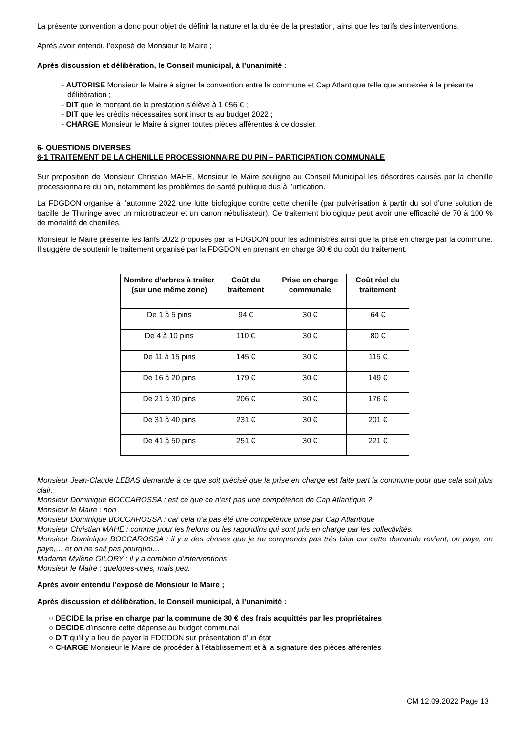La présente convention a donc pour objet de définir la nature et la durée de la prestation, ainsi que les tarifs des interventions.
Après avoir entendu l’exposé de Monsieur le Maire ;
Après discussion et délibération, le Conseil municipal, à l’unanimité :
- AUTORISE Monsieur le Maire à signer la convention entre la commune et Cap Atlantique telle que annexée à la présente délibération ;
- DIT que le montant de la prestation s’élève à 1 056 € ;
- DIT que les crédits nécessaires sont inscrits au budget 2022 ;
- CHARGE Monsieur le Maire à signer toutes pièces afférentes à ce dossier.
6- QUESTIONS DIVERSES
6-1 TRAITEMENT DE LA CHENILLE PROCESSIONNAIRE DU PIN – PARTICIPATION COMMUNALE
Sur proposition de Monsieur Christian MAHE, Monsieur le Maire souligne au Conseil Municipal les désordres causés par la chenille processionnaire du pin, notamment les problèmes de santé publique dus à l’urtication.
La FDGDON organise à l’automne 2022 une lutte biologique contre cette chenille (par pulvérisation à partir du sol d’une solution de bacille de Thuringe avec un microtracteur et un canon nébulisateur). Ce traitement biologique peut avoir une efficacité de 70 à 100 % de mortalité de chenilles.
Monsieur le Maire présente les tarifs 2022 proposés par la FDGDON pour les administrés ainsi que la prise en charge par la commune. Il suggère de soutenir le traitement organisé par la FDGDON en prenant en charge 30 € du coût du traitement.
| Nombre d’arbres à traiter (sur une même zone) | Coût du traitement | Prise en charge communale | Coût réel du traitement |
| --- | --- | --- | --- |
| De 1 à 5 pins | 94 € | 30 € | 64 € |
| De 4 à 10 pins | 110 € | 30 € | 80 € |
| De 11 à 15 pins | 145 € | 30 € | 115 € |
| De 16 à 20 pins | 179 € | 30 € | 149 € |
| De 21 à 30 pins | 206 € | 30 € | 176 € |
| De 31 à 40 pins | 231 € | 30 € | 201 € |
| De 41 à 50 pins | 251 € | 30 € | 221 € |
Monsieur Jean-Claude LEBAS demande à ce que soit précisé que la prise en charge est faite part la commune pour que cela soit plus clair.
Monsieur Dominique BOCCAROSSA : est ce que ce n’est pas une compétence de Cap Atlantique ?
Monsieur le Maire : non
Monsieur Dominique BOCCAROSSA : car cela n’a pas été une compétence prise par Cap Atlantique
Monsieur Christian MAHE : comme pour les frelons ou les ragondins qui sont pris en charge par les collectivités.
Monsieur Dominique BOCCAROSSA : il y a des choses que je ne comprends pas très bien car cette demande revient, on paye, on paye,… et on ne sait pas pourquoi…
Madame Mylène GILORY : il y a combien d’interventions
Monsieur le Maire : quelques-unes, mais peu.
Après avoir entendu l’exposé de Monsieur le Maire ;
Après discussion et délibération, le Conseil municipal, à l’unanimité :
○ DECIDE la prise en charge par la commune de 30 € des frais acquittés par les propriétaires
○ DECIDE d’inscrire cette dépense au budget communal
○ DIT qu’il y a lieu de payer la FDGDON sur présentation d’un état
○ CHARGE Monsieur le Maire de procéder à l’établissement et à la signature des pièces afférentes
CM 12.09.2022 Page 13